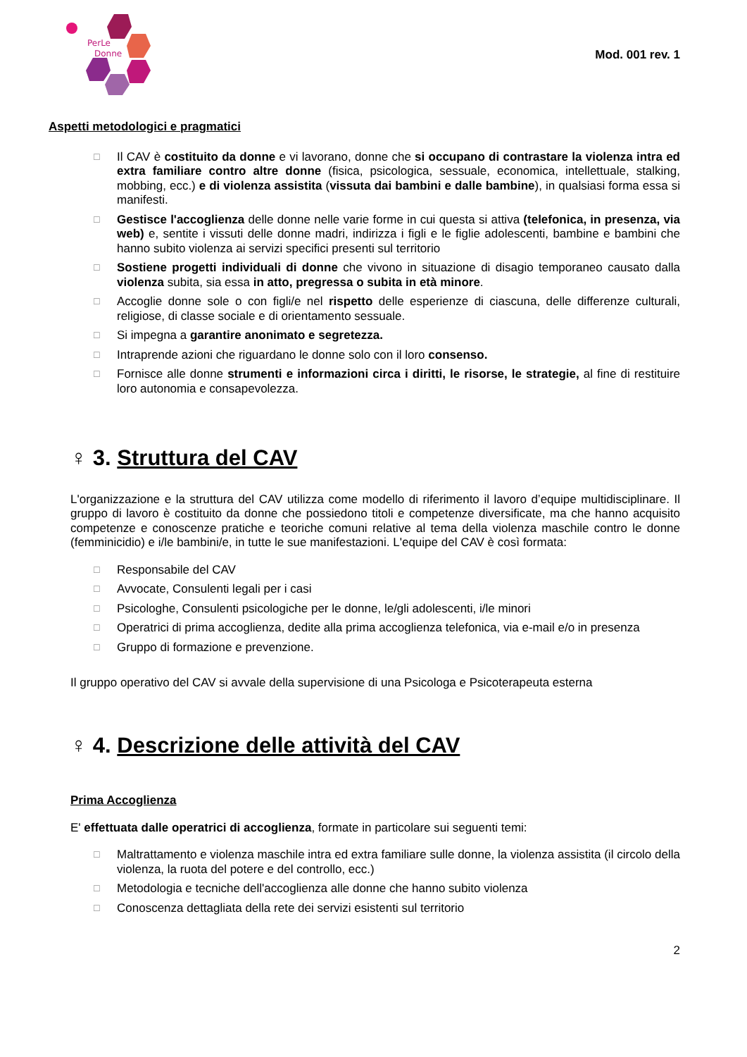PerLe
Donne
Mod. 001 rev. 1
Aspetti metodologici e pragmatici
☐ Il CAV è costituito da donne e vi lavorano, donne che si occupano di contrastare la violenza intra ed extra familiare contro altre donne (fisica, psicologica, sessuale, economica, intellettuale, stalking, mobbing, ecc.) e di violenza assistita (vissuta dai bambini e dalle bambine), in qualsiasi forma essa si manifesti.
☐ Gestisce l'accoglienza delle donne nelle varie forme in cui questa si attiva (telefonica, in presenza, via web) e, sentite i vissuti delle donne madri, indirizza i figli e le figlie adolescenti, bambine e bambini che hanno subito violenza ai servizi specifici presenti sul territorio
☐ Sostiene progetti individuali di donne che vivono in situazione di disagio temporaneo causato dalla violenza subita, sia essa in atto, pregressa o subita in età minore.
☐ Accoglie donne sole o con figli/e nel rispetto delle esperienze di ciascuna, delle differenze culturali, religiose, di classe sociale e di orientamento sessuale.
☐ Si impegna a garantire anonimato e segretezza.
☐ Intraprende azioni che riguardano le donne solo con il loro consenso.
☐ Fornisce alle donne strumenti e informazioni circa i diritti, le risorse, le strategie, al fine di restituire loro autonomia e consapevolezza.
♀ 3. Struttura del CAV
L'organizzazione e la struttura del CAV utilizza come modello di riferimento il lavoro d’equipe multidisciplinare. Il gruppo di lavoro è costituito da donne che possiedono titoli e competenze diversificate, ma che hanno acquisito competenze e conoscenze pratiche e teoriche comuni relative al tema della violenza maschile contro le donne (femminicidio) e i/le bambini/e, in tutte le sue manifestazioni. L'equipe del CAV è così formata:
☐ Responsabile del CAV
☐ Avvocate, Consulenti legali per i casi
☐ Psicologhe, Consulenti psicologiche per le donne, le/gli adolescenti, i/le minori
☐ Operatrici di prima accoglienza, dedite alla prima accoglienza telefonica, via e-mail e/o in presenza
☐ Gruppo di formazione e prevenzione.
Il gruppo operativo del CAV si avvale della supervisione di una Psicologa e Psicoterapeuta esterna
♀ 4. Descrizione delle attività del CAV
Prima Accoglienza
E' effettuata dalle operatrici di accoglienza, formate in particolare sui seguenti temi:
☐ Maltrattamento e violenza maschile intra ed extra familiare sulle donne, la violenza assistita (il circolo della violenza, la ruota del potere e del controllo, ecc.)
☐ Metodologia e tecniche dell'accoglienza alle donne che hanno subito violenza
☐ Conoscenza dettagliata della rete dei servizi esistenti sul territorio
2